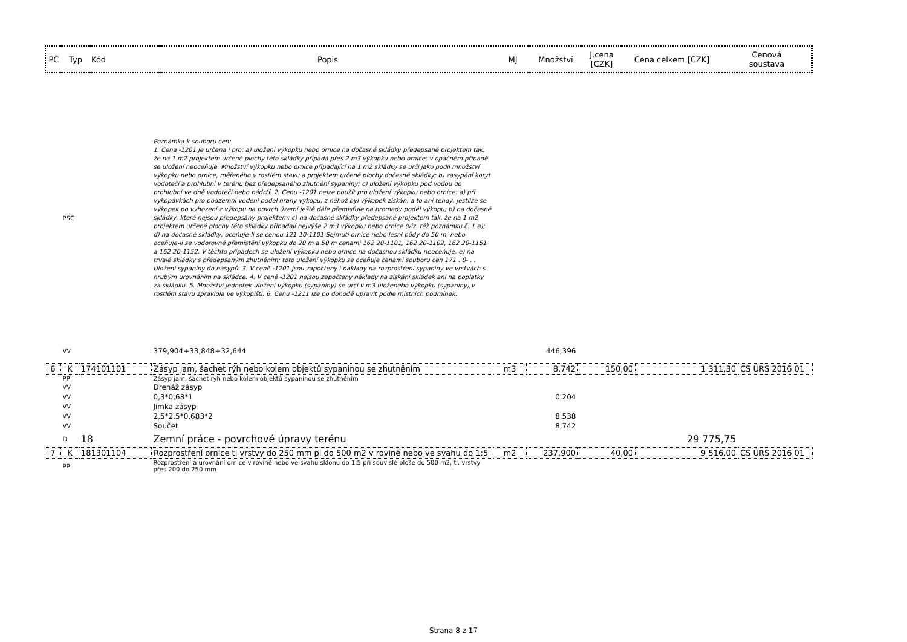| PČ | Typ | Kód | Popis | MJ | Množství | J.cena [CZK] | Cena celkem [CZK] | Cenová soustava |
| --- | --- | --- | --- | --- | --- | --- | --- | --- |
| | PSC | | Poznámka k souboru cen: 1. Cena -1201 je určena i pro: a) uložení výkopku nebo ornice na dočasné skládky předepsané projektem tak, že na 1 m2 projektem určené plochy této skládky připadá přes 2 m3 výkopku nebo ornice; v opačném případě se uložení neoceňuje. Množství výkopku nebo ornice připadající na 1 m2 skládky se určí jako podíl množství výkopku nebo ornice, měřeného v rostlém stavu a projektem určené plochy dočasné skládky; b) zasypání koryt vodotečí a prohlubní v terénu bez předepsaného zhutnění sypaniny; c) uložení výkopku pod vodou do prohlubní ve dně vodotečí nebo nádrží. 2. Cenu -1201 nelze použít pro uložení výkopku nebo ornice: a) při vykopávkách pro podzemní vedení podél hrany výkopu, z něhož byl výkopek získán, a to ani tehdy, jestliže se výkopek po vyhození z výkopu na povrch území ještě dále přemisťuje na hromady podél výkopu; b) na dočasné skládky, které nejsou předepsány projektem; c) na dočasné skládky předepsané projektem tak, že na 1 m2 projektem určené plochy této skládky připadají nejvýše 2 m3 výkopku nebo ornice (viz. též poznámku č. 1 a); d) na dočasné skládky, oceňuje-li se cenou 121 10-1101 Sejmutí ornice nebo lesní půdy do 50 m, nebo oceňuje-li se vodorovné přemístění výkopku do 20 m a 50 m cenami 162 20-1101, 162 20-1102, 162 20-1151 a 162 20-1152. V těchto případech se uložení výkopku nebo ornice na dočasnou skládku neoceňuje. e) na trvalé skládky s předepsaným zhutněním; toto uložení výkopku se oceňuje cenami souboru cen 171 . 0- . . Uložení sypaniny do násypů. 3. V ceně -1201 jsou započteny i náklady na rozprostření sypaniny ve vrstvách s hrubým urovnáním na skládce. 4. V ceně -1201 nejsou započteny náklady na získání skládek ani na poplatky za skládku. 5. Množství jednotek uložení výkopku (sypaniny) se určí v m3 uloženého výkopku (sypaniny),v rostlém stavu zpravidla ve výkopišti. 6. Cenu -1211 lze po dohodě upravit podle místních podmínek. | | | | | |
| | VV | | 379,904+33,848+32,644 | | 446,396 | | | |
| 6 | K | 174101101 | Zásyp jam, šachet rýh nebo kolem objektů sypaninou se zhutněním | m3 | 8,742 | 150,00 | 1 311,30 | CS ÚRS 2016 01 |
| | PP | | Zásyp jam, šachet rýh nebo kolem objektů sypaninou se zhutněním | | | | | |
| | VV | | Drenáž zásyp | | | | | |
| | VV | | 0,3*0,68*1 | | 0,204 | | | |
| | VV | | Jímka zásyp | | | | | |
| | VV | | 2,5*2,5*0,683*2 | | 8,538 | | | |
| | VV | | Součet | | 8,742 | | | |
| | D | 18 | Zemní práce - povrchové úpravy terénu | | | | 29 775,75 | |
| 7 | K | 181301104 | Rozprostření ornice tl vrstvy do 250 mm pl do 500 m2 v rovině nebo ve svahu do 1:5 | m2 | 237,900 | 40,00 | 9 516,00 | CS ÚRS 2016 01 |
| | PP | | Rozprostření a urovnání ornice v rovině nebo ve svahu sklonu do 1:5 při souvislé ploše do 500 m2, tl. vrstvy přes 200 do 250 mm | | | | | |
Strana 8 z 17